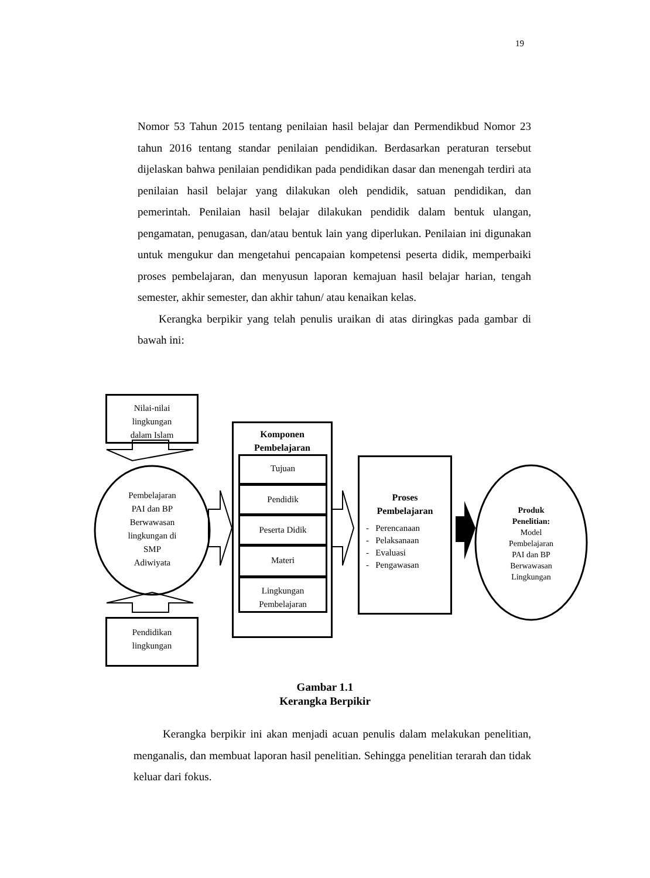19
Nomor 53 Tahun 2015 tentang penilaian hasil belajar dan Permendikbud Nomor 23 tahun 2016 tentang standar penilaian pendidikan. Berdasarkan peraturan tersebut dijelaskan bahwa penilaian pendidikan pada pendidikan dasar dan menengah terdiri ata penilaian hasil belajar yang dilakukan oleh pendidik, satuan pendidikan, dan pemerintah. Penilaian hasil belajar dilakukan pendidik dalam bentuk ulangan, pengamatan, penugasan, dan/atau bentuk lain yang diperlukan. Penilaian ini digunakan untuk mengukur dan mengetahui pencapaian kompetensi peserta didik, memperbaiki proses pembelajaran, dan menyusun laporan kemajuan hasil belajar harian, tengah semester, akhir semester, dan akhir tahun/ atau kenaikan kelas.
Kerangka berpikir yang telah penulis uraikan di atas diringkas pada gambar di bawah ini:
Nilai-nilai
lingkungan
dalam Islam
Pembelajaran
PAI dan BP
Berwawasan
lingkungan di
SMP
Adiwiyata
Pendidikan
lingkungan
Komponen
Pembelajaran
Tujuan
Pendidik
Peserta Didik
Materi
Lingkungan
Pembelajaran
Proses
Pembelajaran
- Perencanaan
- Pelaksanaan
- Evaluasi
- Pengawasan
Produk
Penelitian:
Model
Pembelajaran
PAI dan BP
Berwawasan
Lingkungan
Gambar 1.1
Kerangka Berpikir
Kerangka berpikir ini akan menjadi acuan penulis dalam melakukan penelitian, menganalis, dan membuat laporan hasil penelitian. Sehingga penelitian terarah dan tidak keluar dari fokus.